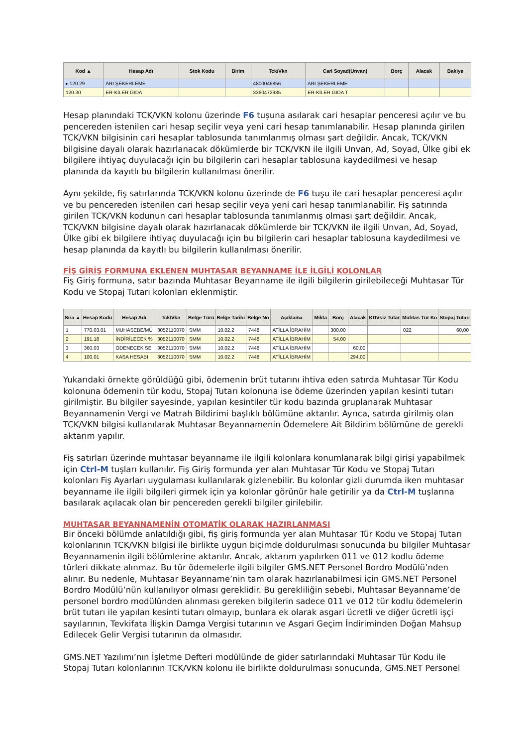| Kod ▲ | Hesap Adı | Stok Kodu | Birim | Tck/Vkn | Cari Soyad(Unvan) | Borç | Alacak | Bakiye |
| --- | --- | --- | --- | --- | --- | --- | --- | --- |
| ▸ 120.29 | ARI ŞEKERLEME | | | 4800046856 | ARI ŞEKERLEME | | | |
| 120.30 | ER-KİLER GIDA | | | 3360472935 | ER-KİLER GIDA T | | | |
Hesap planındaki TCK/VKN kolonu üzerinde F6 tuşuna asılarak cari hesaplar penceresi açılır ve bu pencereden istenilen cari hesap seçilir veya yeni cari hesap tanımlanabilir. Hesap planında girilen TCK/VKN bilgisinin cari hesaplar tablosunda tanımlanmış olması şart değildir. Ancak, TCK/VKN bilgisine dayalı olarak hazırlanacak dökümlerde bir TCK/VKN ile ilgili Unvan, Ad, Soyad, Ülke gibi ek bilgilere ihtiyaç duyulacağı için bu bilgilerin cari hesaplar tablosuna kaydedilmesi ve hesap planında da kayıtlı bu bilgilerin kullanılması önerilir.
Aynı şekilde, fiş satırlarında TCK/VKN kolonu üzerinde de F6 tuşu ile cari hesaplar penceresi açılır ve bu pencereden istenilen cari hesap seçilir veya yeni cari hesap tanımlanabilir. Fiş satırında girilen TCK/VKN kodunun cari hesaplar tablosunda tanımlanmış olması şart değildir. Ancak, TCK/VKN bilgisine dayalı olarak hazırlanacak dökümlerde bir TCK/VKN ile ilgili Unvan, Ad, Soyad, Ülke gibi ek bilgilere ihtiyaç duyulacağı için bu bilgilerin cari hesaplar tablosuna kaydedilmesi ve hesap planında da kayıtlı bu bilgilerin kullanılması önerilir.
FİŞ GİRİŞ FORMUNA EKLENEN MUHTASAR BEYANNAME İLE İLGİLİ KOLONLAR
Fiş Giriş formuna, satır bazında Muhtasar Beyanname ile ilgili bilgilerin girilebileceği Muhtasar Tür Kodu ve Stopaj Tutarı kolonları eklenmiştir.
| Sıra ▲ | Hesap Kodu | Hesap Adı | Tck/Vkn | Belge Türü | Belge Tarihi | Belge No | Açıklama | Mikta | Borç | Alacak | KDVsiz Tutar | Muhtas Tür Ko | Stopaj Tutarı |
| --- | --- | --- | --- | --- | --- | --- | --- | --- | --- | --- | --- | --- | --- |
| 1 | 770.03.01 | MUHASEBE/MÜ | 3052110070 | SMM | 10.02.2 | 7448 | ATİLLA İBRAHİM | | 300,00 | | | 022 | 60,00 |
| 2 | 191.18 | İNDİRİLECEK % | 3052110070 | SMM | 10.02.2 | 7448 | ATİLLA İBRAHİM | | 54,00 | | | | |
| 3 | 360.03 | ÖDENECEK SE | 3052110070 | SMM | 10.02.2 | 7448 | ATİLLA İBRAHİM | | | 60,00 | | | |
| 4 | 100.01 | KASA HESABI | 3052110070 | SMM | 10.02.2 | 7448 | ATİLLA İBRAHİM | | | 294,00 | | | |
Yukarıdaki örnekte görüldüğü gibi, ödemenin brüt tutarını ihtiva eden satırda Muhtasar Tür Kodu kolonuna ödemenin tür kodu, Stopaj Tutarı kolonuna ise ödeme üzerinden yapılan kesinti tutarı girilmiştir. Bu bilgiler sayesinde, yapılan kesintiler tür kodu bazında gruplanarak Muhtasar Beyannamenin Vergi ve Matrah Bildirimi başlıklı bölümüne aktarılır. Ayrıca, satırda girilmiş olan TCK/VKN bilgisi kullanılarak Muhtasar Beyannamenin Ödemelere Ait Bildirim bölümüne de gerekli aktarım yapılır.
Fiş satırları üzerinde muhtasar beyanname ile ilgili kolonlara konumlanarak bilgi girişi yapabilmek için Ctrl-M tuşları kullanılır. Fiş Giriş formunda yer alan Muhtasar Tür Kodu ve Stopaj Tutarı kolonları Fiş Ayarları uygulaması kullanılarak gizlenebilir. Bu kolonlar gizli durumda iken muhtasar beyanname ile ilgili bilgileri girmek için ya kolonlar görünür hale getirilir ya da Ctrl-M tuşlarına basılarak açılacak olan bir pencereden gerekli bilgiler girilebilir.
MUHTASAR BEYANNAMENİN OTOMATİK OLARAK HAZIRLANMASI
Bir önceki bölümde anlatıldığı gibi, fiş giriş formunda yer alan Muhtasar Tür Kodu ve Stopaj Tutarı kolonlarının TCK/VKN bilgisi ile birlikte uygun biçimde doldurulması sonucunda bu bilgiler Muhtasar Beyannamenin ilgili bölümlerine aktarılır. Ancak, aktarım yapılırken 011 ve 012 kodlu ödeme türleri dikkate alınmaz. Bu tür ödemelerle ilgili bilgiler GMS.NET Personel Bordro Modülü’nden alınır. Bu nedenle, Muhtasar Beyanname’nin tam olarak hazırlanabilmesi için GMS.NET Personel Bordro Modülü’nün kullanılıyor olması gereklidir. Bu gerekliliğin sebebi, Muhtasar Beyanname’de personel bordro modülünden alınması gereken bilgilerin sadece 011 ve 012 tür kodlu ödemelerin brüt tutarı ile yapılan kesinti tutarı olmayıp, bunlara ek olarak asgari ücretli ve diğer ücretli işçi sayılarının, Tevkifata İlişkin Damga Vergisi tutarının ve Asgari Geçim İndiriminden Doğan Mahsup Edilecek Gelir Vergisi tutarının da olmasıdır.
GMS.NET Yazılımı’nın İşletme Defteri modülünde de gider satırlarındaki Muhtasar Tür Kodu ile Stopaj Tutarı kolonlarının TCK/VKN kolonu ile birlikte doldurulması sonucunda, GMS.NET Personel